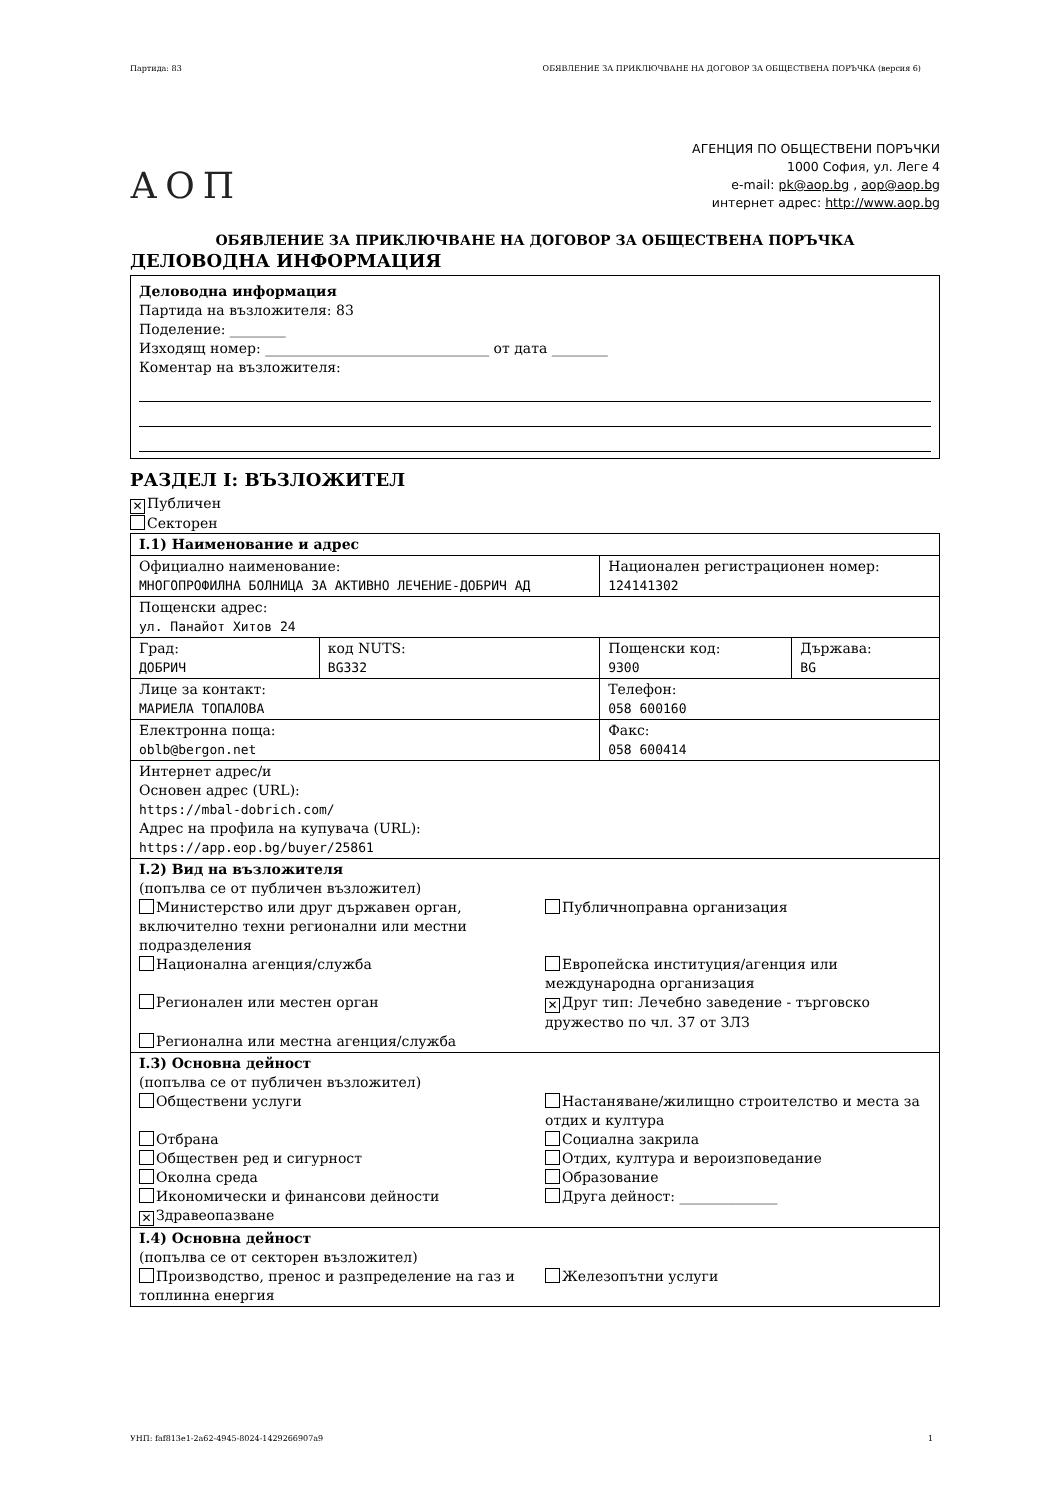Партида: 83 ОБЯВЛЕНИЕ ЗА ПРИКЛЮЧВАНЕ НА ДОГОВОР ЗА ОБЩЕСТВЕНА ПОРЪЧКА (версия 6)
АОП
АГЕНЦИЯ ПО ОБЩЕСТВЕНИ ПОРЪЧКИ
1000 София, ул. Леге 4
e-mail: pk@aop.bg , aop@aop.bg
интернет адрес: http://www.aop.bg
ОБЯВЛЕНИЕ ЗА ПРИКЛЮЧВАНЕ НА ДОГОВОР ЗА ОБЩЕСТВЕНА ПОРЪЧКА
ДЕЛОВОДНА ИНФОРМАЦИЯ
Деловодна информация
Партида на възложителя: 83
Поделение: ________
Изходящ номер: ________________________________ от дата ________
Коментар на възложителя:
РАЗДЕЛ I: ВЪЗЛОЖИТЕЛ
✕ Публичен
Секторен
| I.1) Наименование и адрес | | | |
| Официално наименование: МНОГОПРОФИЛНА БОЛНИЦА ЗА АКТИВНО ЛЕЧЕНИЕ-ДОБРИЧ АД | | Национален регистрационен номер: 124141302 | |
| Пощенски адрес: ул. Панайот Хитов 24 | | | |
| Град: ДОБРИЧ | код NUTS: BG332 | Пощенски код: 9300 | Държава: BG |
| Лице за контакт: МАРИЕЛА ТОПАЛОВА | | Телефон: 058 600160 | |
| Електронна поща: oblb@bergon.net | | Факс: 058 600414 | |
| Интернет адрес/и Основен адрес (URL): https://mbal-dobrich.com/ Адрес на профила на купувача (URL): https://app.eop.bg/buyer/25861 | | | |
| I.2) Вид на възложителя (попълва се от публичен възложител) Министерство или друг държавен орган, включително техни регионални или местни подразделения Публичноправна организация Национална агенция/служба Европейска институция/агенция или международна организация Регионален или местен орган ✕ Друг тип: Лечебно заведение - търговско дружество по чл. 37 от ЗЛЗ Регионална или местна агенция/служба | | | |
| I.3) Основна дейност (попълва се от публичен възложител) Обществени услуги Настаняване/жилищно строителство и места за отдих и култура Отбрана Социална закрила Обществен ред и сигурност Отдих, култура и вероизповедание Околна среда Образование Икономически и финансови дейности Друга дейност: ______________ ✕ Здравеопазване | | | |
| I.4) Основна дейност (попълва се от секторен възложител) Производство, пренос и разпределение на газ и топлинна енергия Железопътни услуги | | | |
УНП: faf813e1-2a62-4945-8024-1429266907a9 1